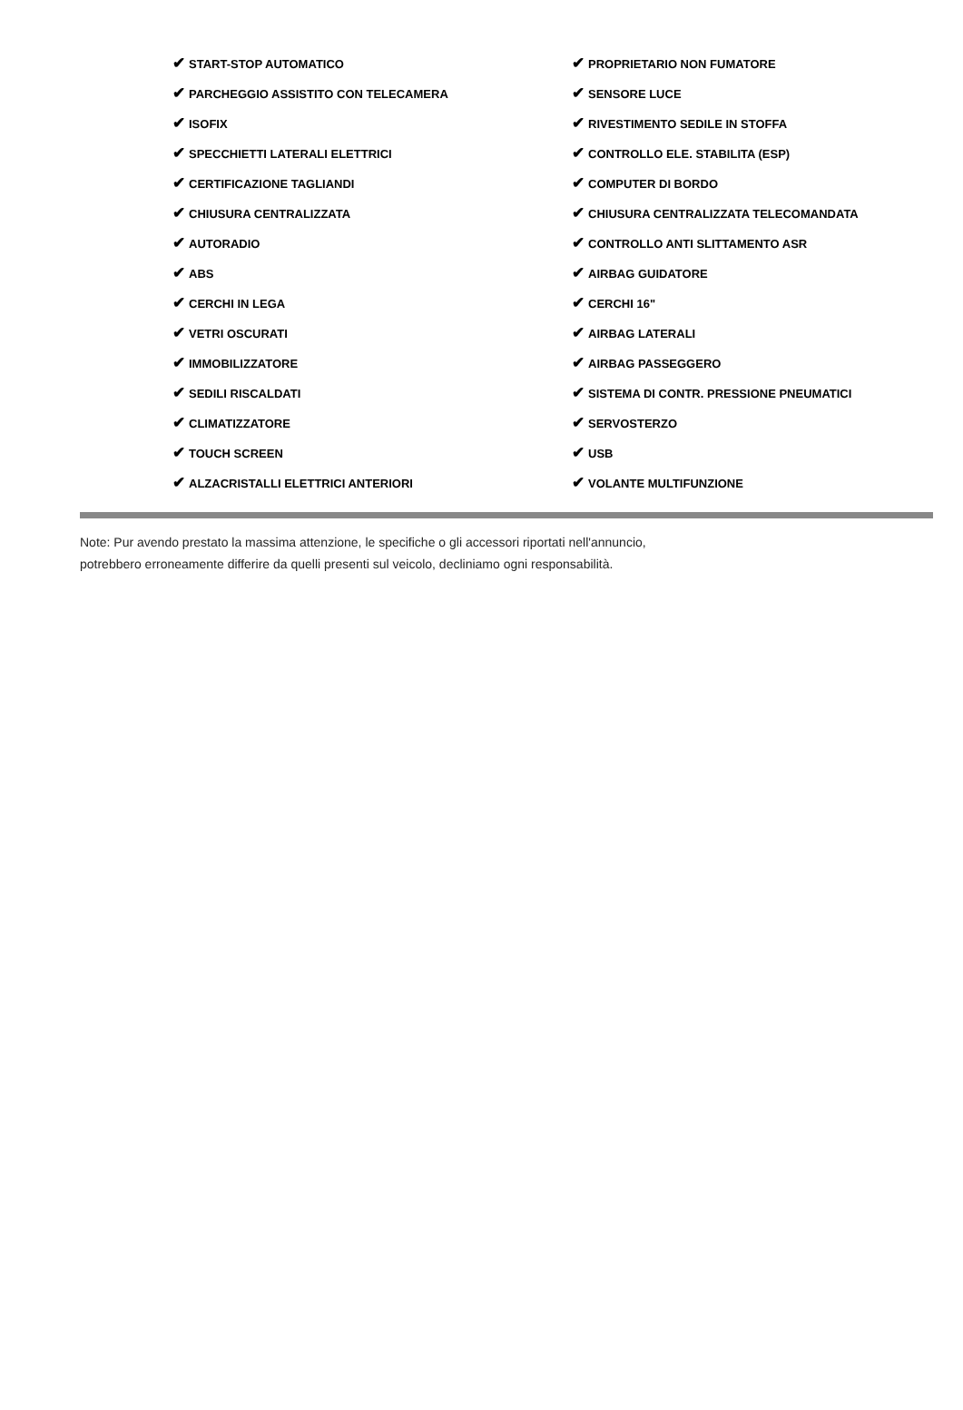| ✔ START-STOP AUTOMATICO | ✔ PROPRIETARIO NON FUMATORE |
| ✔ PARCHEGGIO ASSISTITO CON TELECAMERA | ✔ SENSORE LUCE |
| ✔ ISOFIX | ✔ RIVESTIMENTO SEDILE IN STOFFA |
| ✔ SPECCHIETTI LATERALI ELETTRICI | ✔ CONTROLLO ELE. STABILITA (ESP) |
| ✔ CERTIFICAZIONE TAGLIANDI | ✔ COMPUTER DI BORDO |
| ✔ CHIUSURA CENTRALIZZATA | ✔ CHIUSURA CENTRALIZZATA TELECOMANDATA |
| ✔ AUTORADIO | ✔ CONTROLLO ANTI SLITTAMENTO ASR |
| ✔ ABS | ✔ AIRBAG GUIDATORE |
| ✔ CERCHI IN LEGA | ✔ CERCHI 16" |
| ✔ VETRI OSCURATI | ✔ AIRBAG LATERALI |
| ✔ IMMOBILIZZATORE | ✔ AIRBAG PASSEGGERO |
| ✔ SEDILI RISCALDATI | ✔ SISTEMA DI CONTR. PRESSIONE PNEUMATICI |
| ✔ CLIMATIZZATORE | ✔ SERVOSTERZO |
| ✔ TOUCH SCREEN | ✔ USB |
| ✔ ALZACRISTALLI ELETTRICI ANTERIORI | ✔ VOLANTE MULTIFUNZIONE |
Note: Pur avendo prestato la massima attenzione, le specifiche o gli accessori riportati nell'annuncio,
potrebbero erroneamente differire da quelli presenti sul veicolo, decliniamo ogni responsabilità.